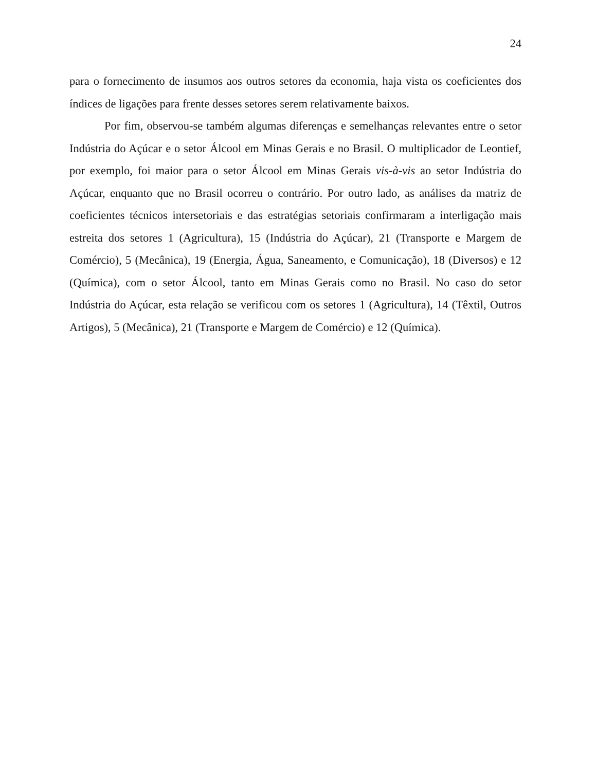24
para o fornecimento de insumos aos outros setores da economia, haja vista os coeficientes dos índices de ligações para frente desses setores serem relativamente baixos.
Por fim, observou-se também algumas diferenças e semelhanças relevantes entre o setor Indústria do Açúcar e o setor Álcool em Minas Gerais e no Brasil. O multiplicador de Leontief, por exemplo, foi maior para o setor Álcool em Minas Gerais vis-à-vis ao setor Indústria do Açúcar, enquanto que no Brasil ocorreu o contrário. Por outro lado, as análises da matriz de coeficientes técnicos intersetoriais e das estratégias setoriais confirmaram a interligação mais estreita dos setores 1 (Agricultura), 15 (Indústria do Açúcar), 21 (Transporte e Margem de Comércio), 5 (Mecânica), 19 (Energia, Água, Saneamento, e Comunicação), 18 (Diversos) e 12 (Química), com o setor Álcool, tanto em Minas Gerais como no Brasil. No caso do setor Indústria do Açúcar, esta relação se verificou com os setores 1 (Agricultura), 14 (Têxtil, Outros Artigos), 5 (Mecânica), 21 (Transporte e Margem de Comércio) e 12 (Química).